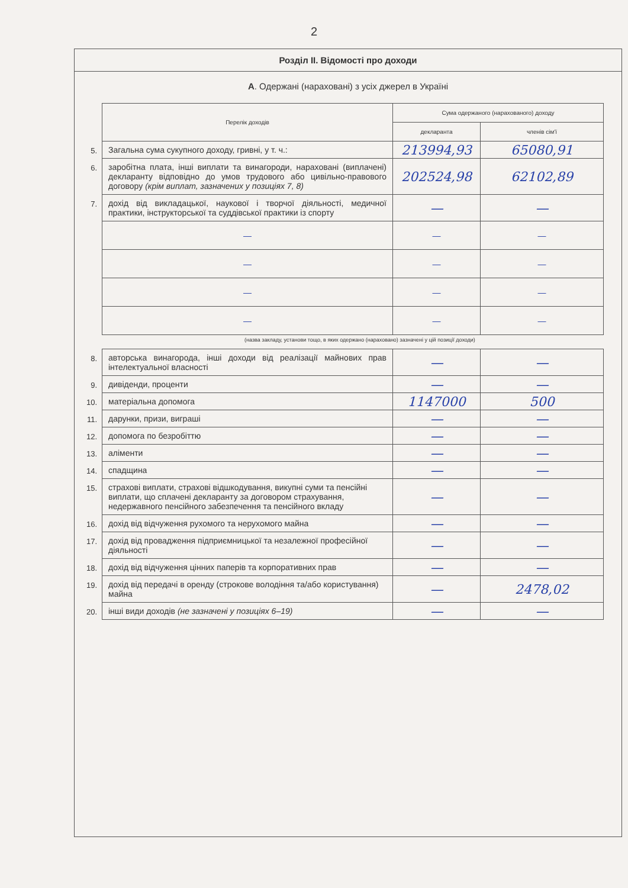2
Розділ ІІ. Відомості про доходи
А. Одержані (нараховані) з усіх джерел в Україні
| | Перелік доходів | Сума одержаного (нарахованого) доходу | |
| | | декларанта | членів сім'ї |
| 5. | Загальна сума сукупного доходу, гривні, у т. ч.: | 213994,93 | 65080,91 |
| 6. | заробітна плата, інші виплати та винагороди, нараховані (виплачені) декларанту відповідно до умов трудового або цивільно-правового договору (крім виплат, зазначених у позиціях 7, 8) | 202524,98 | 62102,89 |
| 7. | дохід від викладацької, наукової і творчої діяльності, медичної практики, інструкторської та суддівської практики із спорту | — | — |
| | — | — | — |
| | — | — | — |
| | — | — | — |
| | — | — | — |
(назва закладу, установи тощо, в яких одержано (нараховано) зазначені у цій позиції доходи)
| 8. | авторська винагорода, інші доходи від реалізації майнових прав інтелектуальної власності | — | — |
| 9. | дивіденди, проценти | — | — |
| 10. | матеріальна допомога | 1147000 | 500 |
| 11. | дарунки, призи, виграші | — | — |
| 12. | допомога по безробіттю | — | — |
| 13. | аліменти | — | — |
| 14. | спадщина | — | — |
| 15. | страхові виплати, страхові відшкодування, викупні суми та пенсійні виплати, що сплачені декларанту за договором страхування, недержавного пенсійного забезпечення та пенсійного вкладу | — | — |
| 16. | дохід від відчуження рухомого та нерухомого майна | — | — |
| 17. | дохід від провадження підприємницької та незалежної професійної діяльності | — | — |
| 18. | дохід від відчуження цінних паперів та корпоративних прав | — | — |
| 19. | дохід від передачі в оренду (строкове володіння та/або користування) майна | — | 2478,02 |
| 20. | інші види доходів (не зазначені у позиціях 6–19) | — | — |